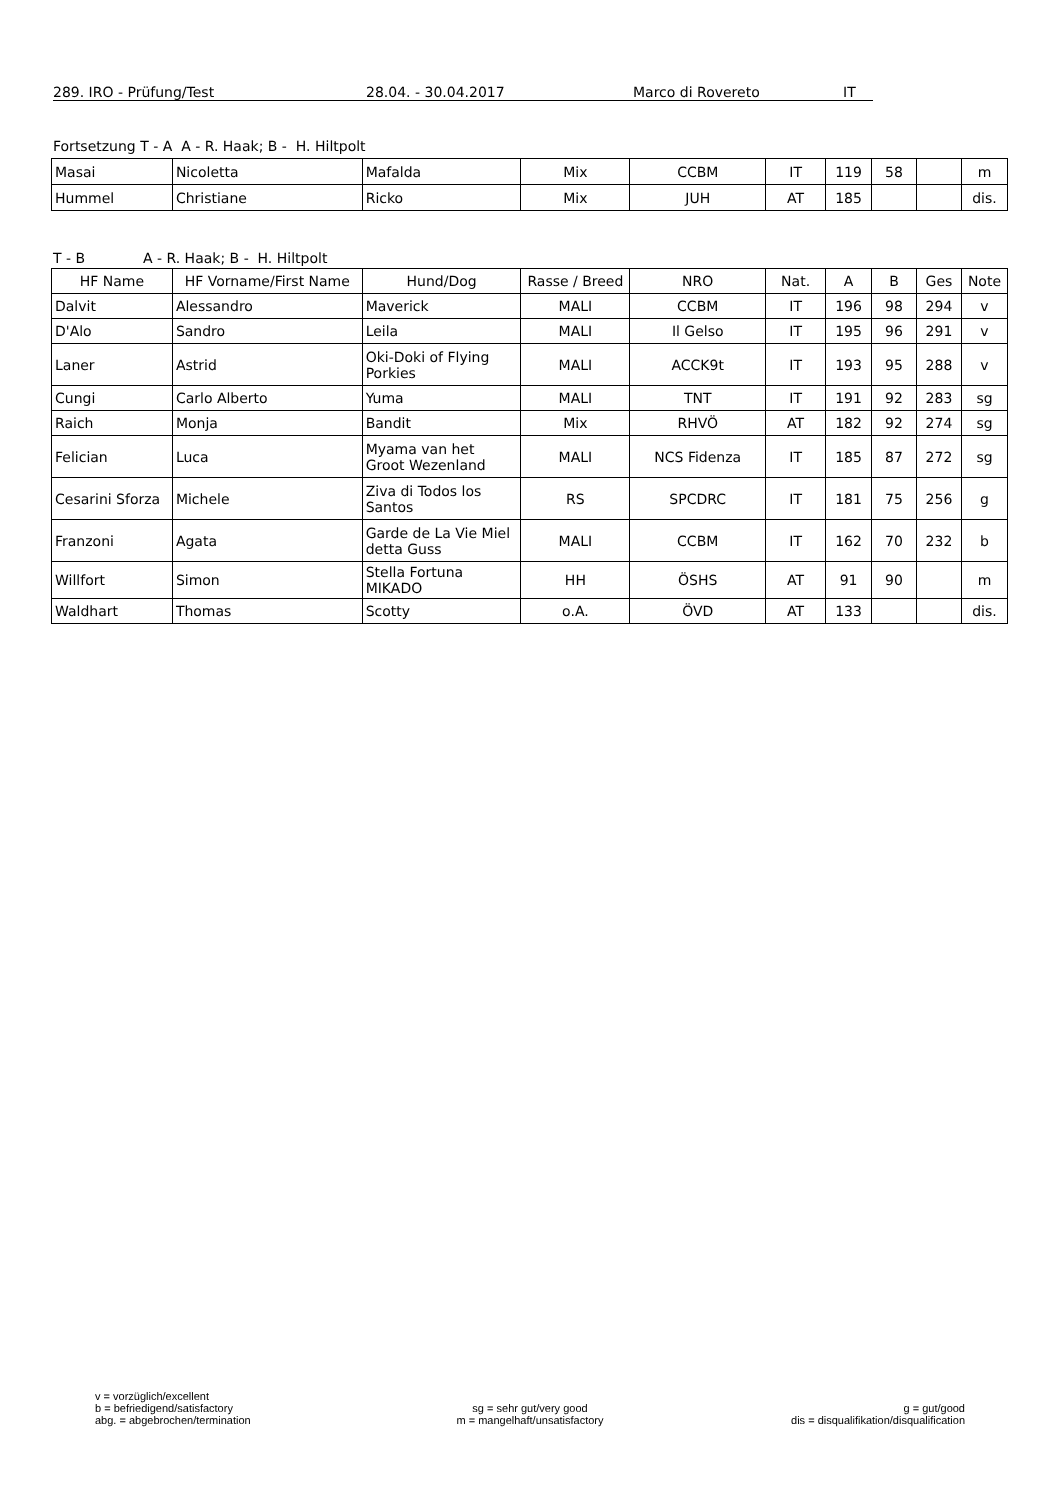289. IRO - Prüfung/Test 28.04. - 30.04.2017 Marco di Rovereto IT
Fortsetzung T - A A - R. Haak; B - H. Hiltpolt
| Masai | Nicoletta | Mafalda | Mix | CCBM | IT | 119 | 58 | | m |
| Hummel | Christiane | Ricko | Mix | JUH | AT | 185 | | | dis. |
T - B A - R. Haak; B - H. Hiltpolt
| HF Name | HF Vorname/First Name | Hund/Dog | Rasse / Breed | NRO | Nat. | A | B | Ges | Note |
| --- | --- | --- | --- | --- | --- | --- | --- | --- | --- |
| Dalvit | Alessandro | Maverick | MALI | CCBM | IT | 196 | 98 | 294 | v |
| D'Alo | Sandro | Leila | MALI | Il Gelso | IT | 195 | 96 | 291 | v |
| Laner | Astrid | Oki-Doki of Flying Porkies | MALI | ACCK9t | IT | 193 | 95 | 288 | v |
| Cungi | Carlo Alberto | Yuma | MALI | TNT | IT | 191 | 92 | 283 | sg |
| Raich | Monja | Bandit | Mix | RHVÖ | AT | 182 | 92 | 274 | sg |
| Felician | Luca | Myama van het Groot Wezenland | MALI | NCS Fidenza | IT | 185 | 87 | 272 | sg |
| Cesarini Sforza | Michele | Ziva di Todos los Santos | RS | SPCDRC | IT | 181 | 75 | 256 | g |
| Franzoni | Agata | Garde de La Vie Miel detta Guss | MALI | CCBM | IT | 162 | 70 | 232 | b |
| Willfort | Simon | Stella Fortuna MIKADO | HH | ÖSHS | AT | 91 | 90 | | m |
| Waldhart | Thomas | Scotty | o.A. | ÖVD | AT | 133 | | | dis. |
v = vorzüglich/excellent
b = befriedigend/satisfactory
abg. = abgebrochen/termination
sg = sehr gut/very good
m = mangelhaft/unsatisfactory
g = gut/good
dis = disqualifikation/disqualification